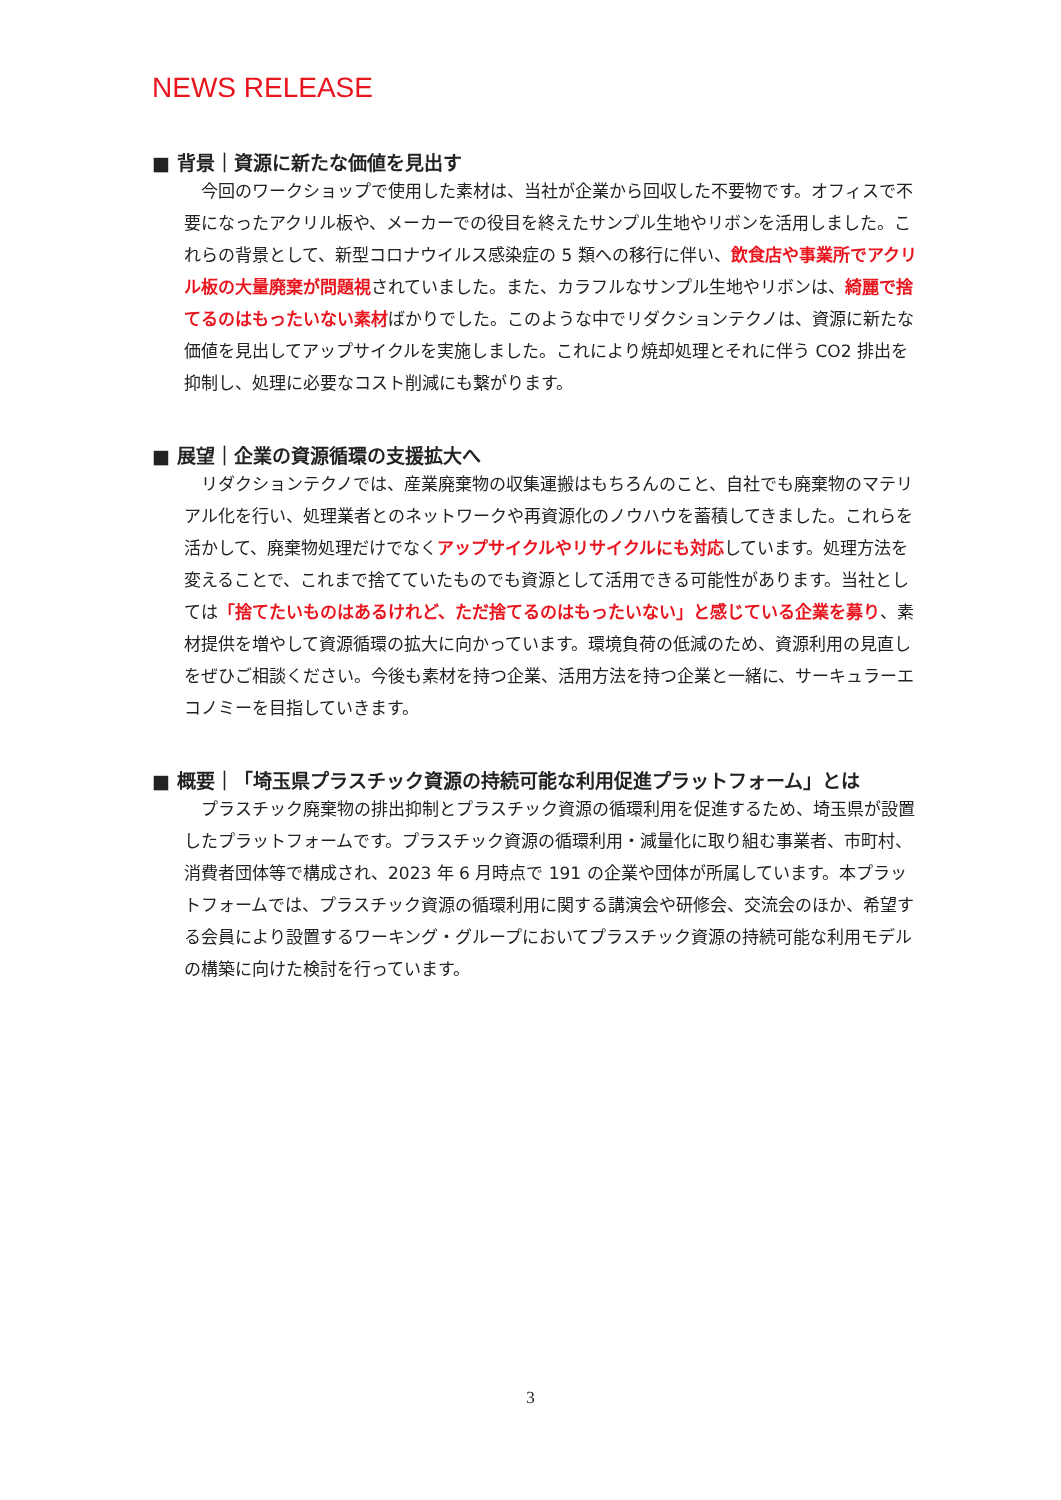NEWS RELEASE
■ 背景｜資源に新たな価値を見出す
今回のワークショップで使用した素材は、当社が企業から回収した不要物です。オフィスで不要になったアクリル板や、メーカーでの役目を終えたサンプル生地やリボンを活用しました。これらの背景として、新型コロナウイルス感染症の 5 類への移行に伴い、飲食店や事業所でアクリル板の大量廃棄が問題視されていました。また、カラフルなサンプル生地やリボンは、綺麗で捨てるのはもったいない素材ばかりでした。このような中でリダクションテクノは、資源に新たな価値を見出してアップサイクルを実施しました。これにより焼却処理とそれに伴う CO2 排出を抑制し、処理に必要なコスト削減にも繋がります。
■ 展望｜企業の資源循環の支援拡大へ
リダクションテクノでは、産業廃棄物の収集運搬はもちろんのこと、自社でも廃棄物のマテリアル化を行い、処理業者とのネットワークや再資源化のノウハウを蓄積してきました。これらを活かして、廃棄物処理だけでなくアップサイクルやリサイクルにも対応しています。処理方法を変えることで、これまで捨てていたものでも資源として活用できる可能性があります。当社としては「捨てたいものはあるけれど、ただ捨てるのはもったいない」と感じている企業を募り、素材提供を増やして資源循環の拡大に向かっています。環境負荷の低減のため、資源利用の見直しをぜひご相談ください。今後も素材を持つ企業、活用方法を持つ企業と一緒に、サーキュラーエコノミーを目指していきます。
■ 概要｜「埼玉県プラスチック資源の持続可能な利用促進プラットフォーム」とは
プラスチック廃棄物の排出抑制とプラスチック資源の循環利用を促進するため、埼玉県が設置したプラットフォームです。プラスチック資源の循環利用・減量化に取り組む事業者、市町村、消費者団体等で構成され、2023 年 6 月時点で 191 の企業や団体が所属しています。本プラットフォームでは、プラスチック資源の循環利用に関する講演会や研修会、交流会のほか、希望する会員により設置するワーキング・グループにおいてプラスチック資源の持続可能な利用モデルの構築に向けた検討を行っています。
3